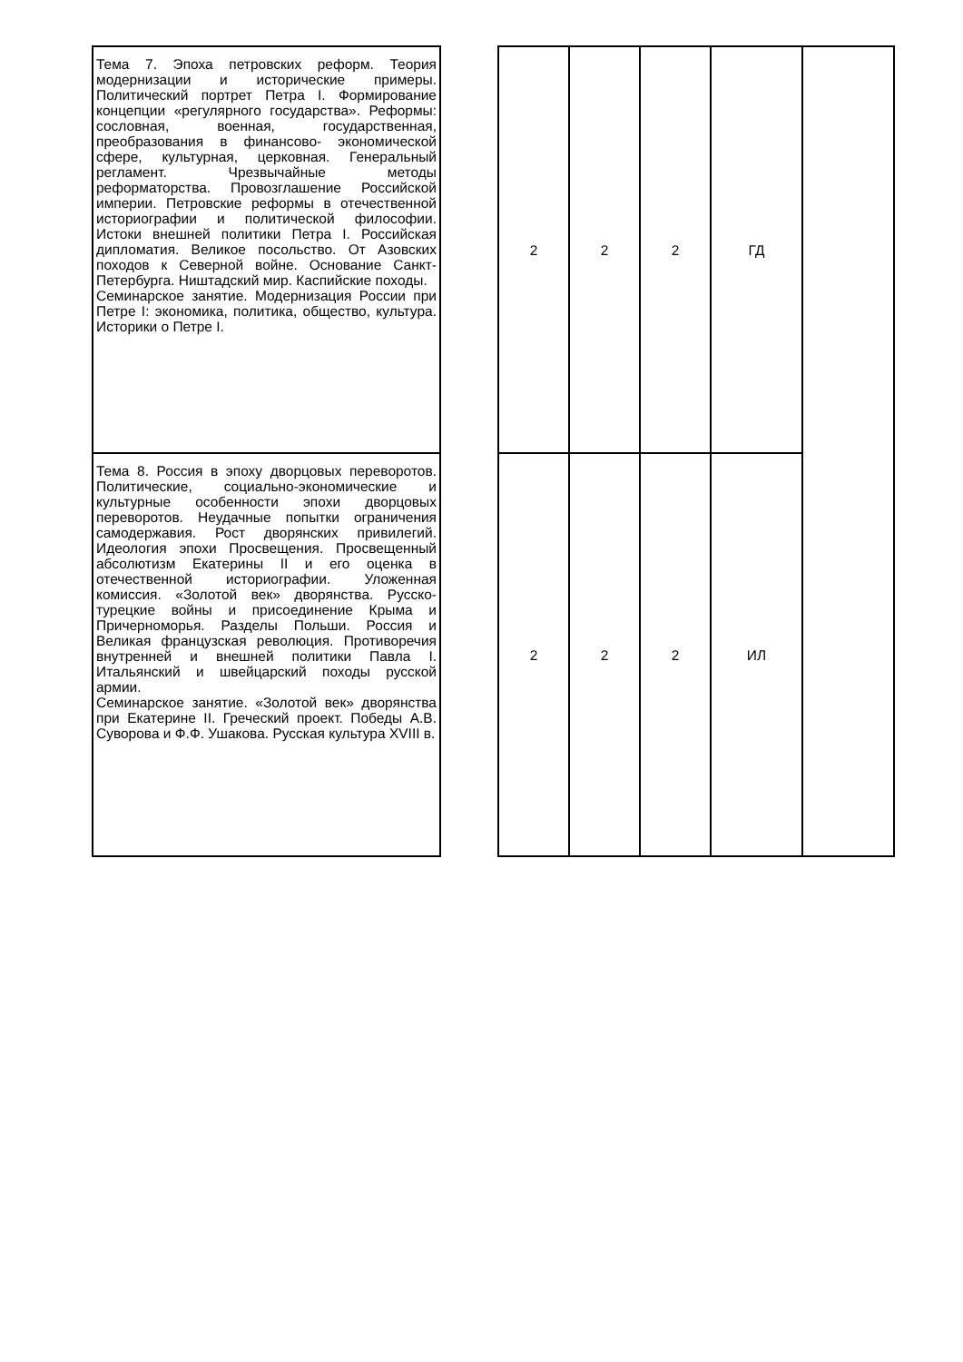| Тема 7. Эпоха петровских реформ. Теория модернизации и исторические примеры. Политический портрет Петра I. Формирование концепции «регулярного государства». Реформы: сословная, военная, государственная, преобразования в финансово- экономической сфере, культурная, церковная. Генеральный регламент. Чрезвычайные методы реформаторства. Провозглашение Российской империи. Петровские реформы в отечественной историографии и политической философии. Истоки внешней политики Петра I. Российская дипломатия. Великое посольство. От Азовских походов к Северной войне. Основание Санкт-Петербурга. Ништадский мир. Каспийские походы. Семинарское занятие. Модернизация России при Петре I: экономика, политика, общество, культура. Историки о Петре I. | | 2 | 2 | 2 | ГД | |
| Тема 8. Россия в эпоху дворцовых переворотов. Политические, социально-экономические и культурные особенности эпохи дворцовых переворотов. Неудачные попытки ограничения самодержавия. Рост дворянских привилегий. Идеология эпохи Просвещения. Просвещенный абсолютизм Екатерины II и его оценка в отечественной историографии. Уложенная комиссия. «Золотой век» дворянства. Русско- турецкие войны и присоединение Крыма и Причерноморья. Разделы Польши. Россия и Великая французская революция. Противоречия внутренней и внешней политики Павла I. Итальянский и швейцарский походы русской армии. Семинарское занятие. «Золотой век» дворянства при Екатерине II. Греческий проект. Победы А.В. Суворова и Ф.Ф. Ушакова. Русская культура XVIII в. | | 2 | 2 | 2 | ИЛ | |